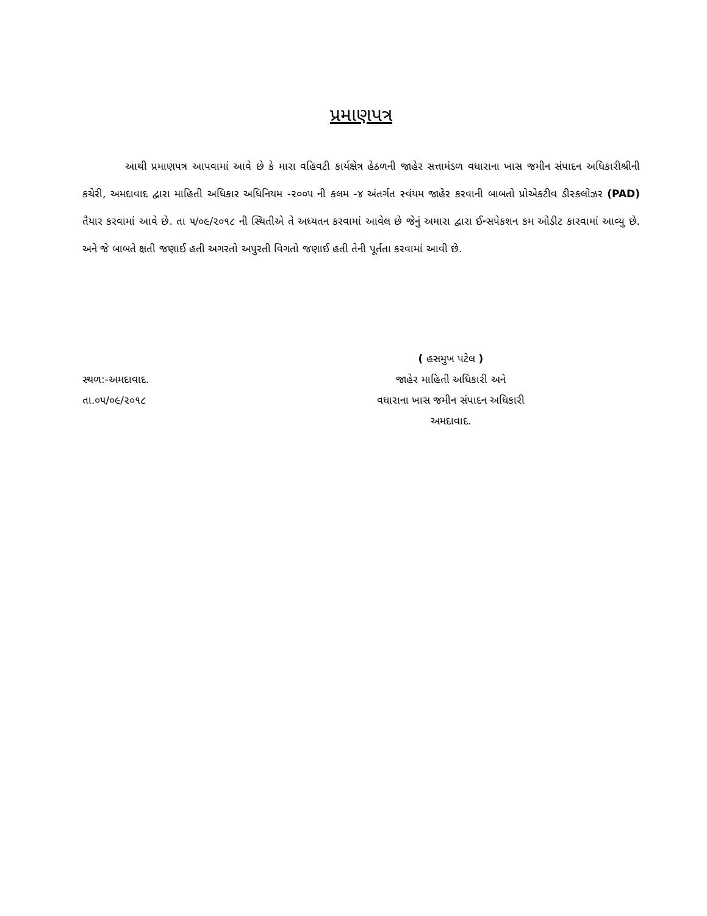પ્રમાણપત્ર
આથી પ્રમાણપત્ર આપવામાં આવે છે કે મારા વહિવટી કાર્યક્ષેત્ર હેઠળની જાહેર સત્તામંડળ વધારાના ખાસ જમીન સંપાદન અધિકારીશ્રીની કચેરી, અમદાવાદ દ્વારા માહિતી અધિકાર અધિનિયમ -૨૦૦૫ ની કલમ -૪ અંતર્ગત સ્વંયમ જાહેર કરવાની બાબતો પ્રોએક્ટીવ ડીસ્ક્લોઝર (PAD) તૈયાર કરવામાં આવે છે. તા ૫/૦૯/૨૦૧૮ ની સ્થિતીએ તે અધ્યતન કરવામાં આવેલ છે જેનું અમારા દ્વારા ઈન્સપેકશન કમ ઓડીટ કારવામાં આવ્યુ છે. અને જે બાબતે ક્ષતી જણાઈ હતી અગરતો અપુરતી વિગતો જણાઈ હતી તેની પૂર્તતા કરવામાં આવી છે.
સ્થળ:-અમદાવાદ.
તા.૦૫/૦૯/૨૦૧૮
( હસમુખ પટેલ )
જાહેર માહિતી અધિકારી અને
વધારાના ખાસ જમીન સંપાદન અધિકારી
અમદાવાદ.